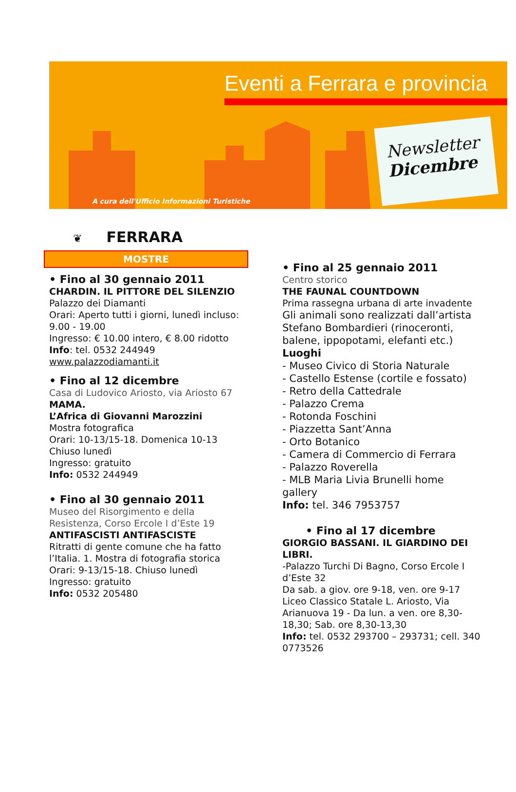Eventi a Ferrara e provincia
Newsletter
Dicembre
A cura dell'Ufficio Informazioni Turistiche
❦ FERRARA
MOSTRE
• Fino al 30 gennaio 2011
CHARDIN. IL PITTORE DEL SILENZIO
Palazzo dei Diamanti
Orari: Aperto tutti i giorni, lunedì incluso: 9.00 - 19.00
Ingresso: € 10.00 intero, € 8.00 ridotto
Info: tel. 0532 244949
www.palazzodiamanti.it
• Fino al 12 dicembre
Casa di Ludovico Ariosto, via Ariosto 67
MAMA.
L’Africa di Giovanni Marozzini
Mostra fotografica
Orari: 10-13/15-18. Domenica 10-13
Chiuso lunedì
Ingresso: gratuito
Info: 0532 244949
• Fino al 30 gennaio 2011
Museo del Risorgimento e della Resistenza, Corso Ercole I d’Este 19
ANTIFASCISTI ANTIFASCISTE
Ritratti di gente comune che ha fatto l’Italia. 1. Mostra di fotografia storica
Orari: 9-13/15-18. Chiuso lunedì
Ingresso: gratuito
Info: 0532 205480
• Fino al 25 gennaio 2011
Centro storico
THE FAUNAL COUNTDOWN
Prima rassegna urbana di arte invadente
Gli animali sono realizzati dall’artista Stefano Bombardieri (rinoceronti, balene, ippopotami, elefanti etc.)
Luoghi
- Museo Civico di Storia Naturale
- Castello Estense (cortile e fossato)
- Retro della Cattedrale
- Palazzo Crema
- Rotonda Foschini
- Piazzetta Sant’Anna
- Orto Botanico
- Camera di Commercio di Ferrara
- Palazzo Roverella
- MLB Maria Livia Brunelli home gallery
Info: tel. 346 7953757
• Fino al 17 dicembre
GIORGIO BASSANI. IL GIARDINO DEI LIBRI.
-Palazzo Turchi Di Bagno, Corso Ercole I d’Este 32
Da sab. a giov. ore 9-18, ven. ore 9-17
Liceo Classico Statale L. Ariosto, Via Arianuova 19 - Da lun. a ven. ore 8,30-18,30; Sab. ore 8,30-13,30
Info: tel. 0532 293700 – 293731; cell. 340 0773526